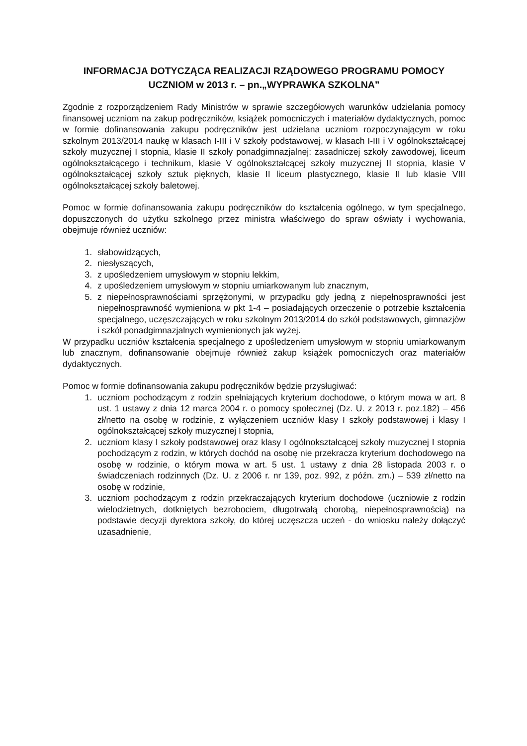INFORMACJA DOTYCZĄCA REALIZACJI RZĄDOWEGO PROGRAMU POMOCY
UCZNIOM w 2013 r. – pn.„WYPRAWKA SZKOLNA”
Zgodnie z rozporządzeniem Rady Ministrów w sprawie szczegółowych warunków udzielania pomocy finansowej uczniom na zakup podręczników, książek pomocniczych i materiałów dydaktycznych, pomoc w formie dofinansowania zakupu podręczników jest udzielana uczniom rozpoczynającym w roku szkolnym 2013/2014 naukę w klasach I-III i V szkoły podstawowej, w klasach I-III i V ogólnokształcącej szkoły muzycznej I stopnia, klasie II szkoły ponadgimnazjalnej: zasadniczej szkoły zawodowej, liceum ogólnokształcącego i technikum, klasie V ogólnokształcącej szkoły muzycznej II stopnia, klasie V ogólnokształcącej szkoły sztuk pięknych, klasie II liceum plastycznego, klasie II lub klasie VIII ogólnokształcącej szkoły baletowej.
Pomoc w formie dofinansowania zakupu podręczników do kształcenia ogólnego, w tym specjalnego, dopuszczonych do użytku szkolnego przez ministra właściwego do spraw oświaty i wychowania, obejmuje również uczniów:
1. słabowidzących,
2. niesłyszących,
3. z upośledzeniem umysłowym w stopniu lekkim,
4. z upośledzeniem umysłowym w stopniu umiarkowanym lub znacznym,
5. z niepełnosprawnościami sprzężonymi, w przypadku gdy jedną z niepełnosprawności jest niepełnosprawność wymieniona w pkt 1-4 – posiadających orzeczenie o potrzebie kształcenia specjalnego, uczęszczających w roku szkolnym 2013/2014 do szkół podstawowych, gimnazjów i szkół ponadgimnazjalnych wymienionych jak wyżej.
W przypadku uczniów kształcenia specjalnego z upośledzeniem umysłowym w stopniu umiarkowanym lub znacznym, dofinansowanie obejmuje również zakup książek pomocniczych oraz materiałów dydaktycznych.
Pomoc w formie dofinansowania zakupu podręczników będzie przysługiwać:
1. uczniom pochodzącym z rodzin spełniających kryterium dochodowe, o którym mowa w art. 8 ust. 1 ustawy z dnia 12 marca 2004 r. o pomocy społecznej (Dz. U. z 2013 r. poz.182) – 456 zł/netto na osobę w rodzinie, z wyłączeniem uczniów klasy I szkoły podstawowej i klasy I ogólnokształcącej szkoły muzycznej I stopnia,
2. uczniom klasy I szkoły podstawowej oraz klasy I ogólnokształcącej szkoły muzycznej I stopnia pochodzącym z rodzin, w których dochód na osobę nie przekracza kryterium dochodowego na osobę w rodzinie, o którym mowa w art. 5 ust. 1 ustawy z dnia 28 listopada 2003 r. o świadczeniach rodzinnych (Dz. U. z 2006 r. nr 139, poz. 992, z późn. zm.) – 539 zł/netto na osobę w rodzinie,
3. uczniom pochodzącym z rodzin przekraczających kryterium dochodowe (uczniowie z rodzin wielodzietnych, dotkniętych bezrobociem, długotrwałą chorobą, niepełnosprawnością) na podstawie decyzji dyrektora szkoły, do której uczęszcza uczeń - do wniosku należy dołączyć uzasadnienie,